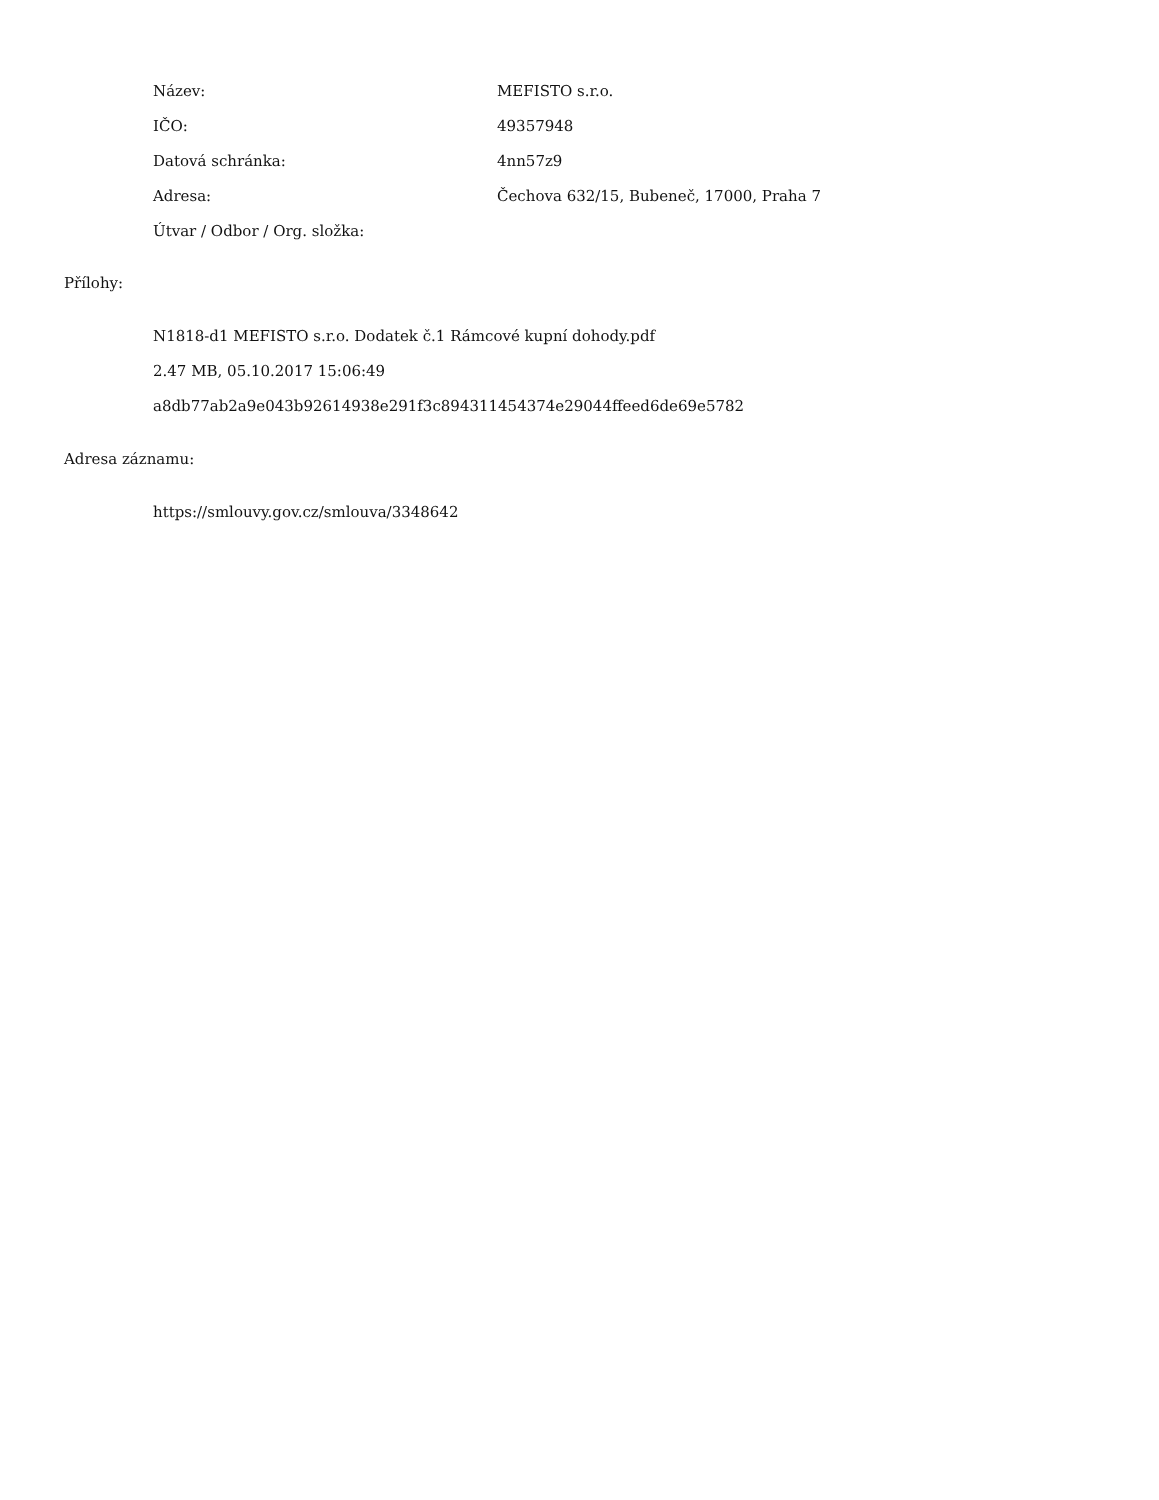| Název: | MEFISTO s.r.o. |
| IČO: | 49357948 |
| Datová schránka: | 4nn57z9 |
| Adresa: | Čechova 632/15, Bubeneč, 17000, Praha 7 |
| Útvar / Odbor / Org. složka: | |
Přílohy:
N1818-d1 MEFISTO s.r.o. Dodatek č.1 Rámcové kupní dohody.pdf
2.47 MB, 05.10.2017 15:06:49
a8db77ab2a9e043b92614938e291f3c894311454374e29044ffeed6de69e5782
Adresa záznamu:
https://smlouvy.gov.cz/smlouva/3348642